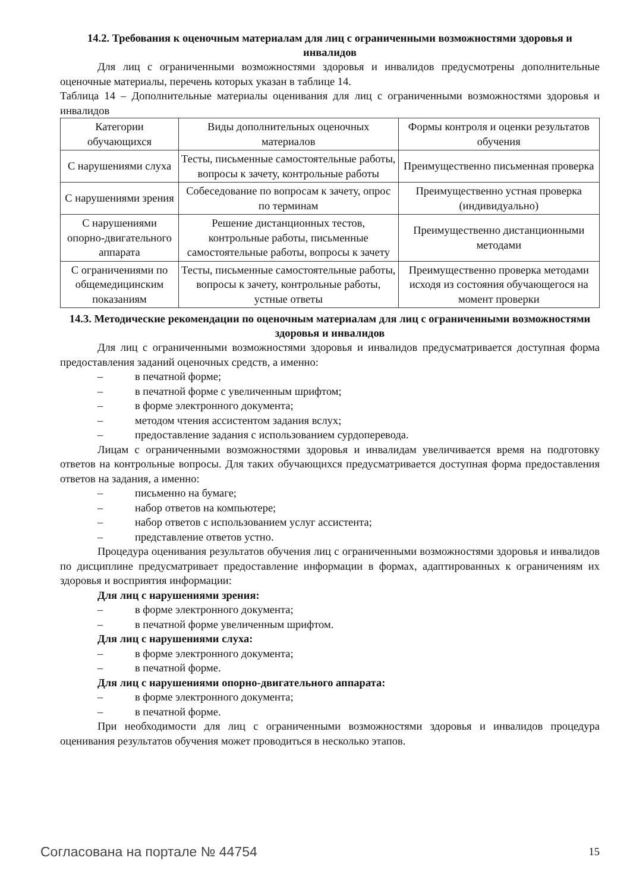14.2. Требования к оценочным материалам для лиц с ограниченными возможностями здоровья и инвалидов
Для лиц с ограниченными возможностями здоровья и инвалидов предусмотрены дополнительные оценочные материалы, перечень которых указан в таблице 14.
Таблица 14 – Дополнительные материалы оценивания для лиц с ограниченными возможностями здоровья и инвалидов
| Категории обучающихся | Виды дополнительных оценочных материалов | Формы контроля и оценки результатов обучения |
| С нарушениями слуха | Тесты, письменные самостоятельные работы, вопросы к зачету, контрольные работы | Преимущественно письменная проверка |
| С нарушениями зрения | Собеседование по вопросам к зачету, опрос по терминам | Преимущественно устная проверка (индивидуально) |
| С нарушениями опорно-двигательного аппарата | Решение дистанционных тестов, контрольные работы, письменные самостоятельные работы, вопросы к зачету | Преимущественно дистанционными методами |
| С ограничениями по общемедицинским показаниям | Тесты, письменные самостоятельные работы, вопросы к зачету, контрольные работы, устные ответы | Преимущественно проверка методами исходя из состояния обучающегося на момент проверки |
14.3. Методические рекомендации по оценочным материалам для лиц с ограниченными возможностями здоровья и инвалидов
Для лиц с ограниченными возможностями здоровья и инвалидов предусматривается доступная форма предоставления заданий оценочных средств, а именно:
– в печатной форме;
– в печатной форме с увеличенным шрифтом;
– в форме электронного документа;
– методом чтения ассистентом задания вслух;
– предоставление задания с использованием сурдоперевода.
Лицам с ограниченными возможностями здоровья и инвалидам увеличивается время на подготовку ответов на контрольные вопросы. Для таких обучающихся предусматривается доступная форма предоставления ответов на задания, а именно:
– письменно на бумаге;
– набор ответов на компьютере;
– набор ответов с использованием услуг ассистента;
– представление ответов устно.
Процедура оценивания результатов обучения лиц с ограниченными возможностями здоровья и инвалидов по дисциплине предусматривает предоставление информации в формах, адаптированных к ограничениям их здоровья и восприятия информации:
Для лиц с нарушениями зрения:
– в форме электронного документа;
– в печатной форме увеличенным шрифтом.
Для лиц с нарушениями слуха:
– в форме электронного документа;
– в печатной форме.
Для лиц с нарушениями опорно-двигательного аппарата:
– в форме электронного документа;
– в печатной форме.
При необходимости для лиц с ограниченными возможностями здоровья и инвалидов процедура оценивания результатов обучения может проводиться в несколько этапов.
Согласована на портале № 44754 15